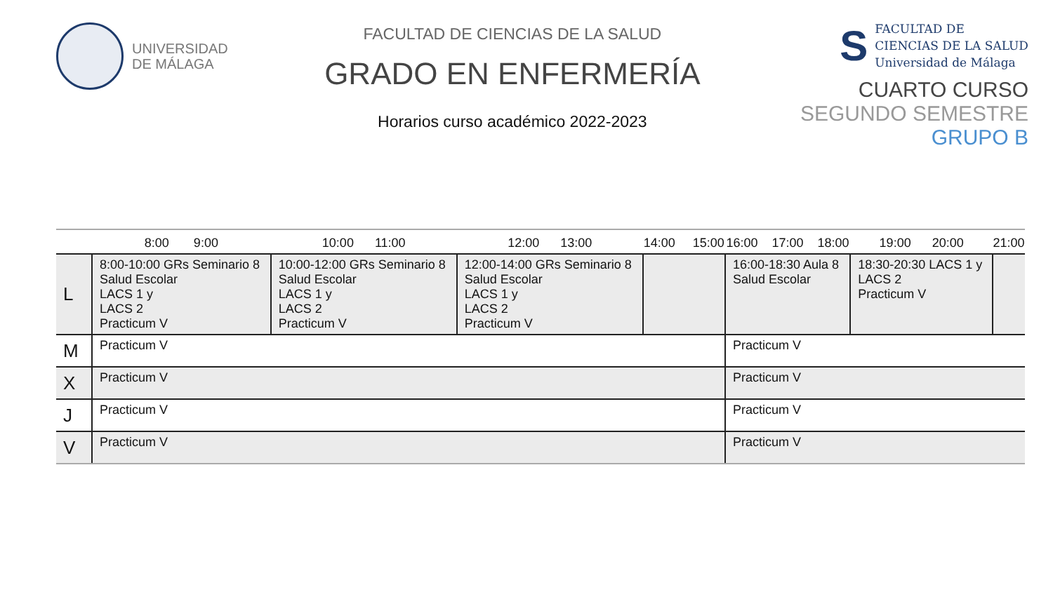UNIVERSIDAD
DE MÁLAGA
FACULTAD DE CIENCIAS DE LA SALUD
GRADO EN ENFERMERÍA
Horarios curso académico 2022-2023
S
FACULTAD DE
CIENCIAS DE LA SALUD
Universidad de Málaga
CUARTO CURSO
SEGUNDO SEMESTRE
GRUPO B
| | 8:00 9:00 | 10:00 11:00 | 12:00 13:00 | 14:00 15:00 | 16:00 17:00 18:00 | 19:00 20:00 | 21:00 |
| --- | --- | --- | --- | --- | --- | --- | --- |
| L | 8:00-10:00 GRs Seminario 8 Salud Escolar LACS 1 y LACS 2 Practicum V | 10:00-12:00 GRs Seminario 8 Salud Escolar LACS 1 y LACS 2 Practicum V | 12:00-14:00 GRs Seminario 8 Salud Escolar LACS 1 y LACS 2 Practicum V | | 16:00-18:30 Aula 8 Salud Escolar | 18:30-20:30 LACS 1 y LACS 2 Practicum V | |
| M | Practicum V | | | | Practicum V | | |
| X | Practicum V | | | | Practicum V | | |
| J | Practicum V | | | | Practicum V | | |
| V | Practicum V | | | | Practicum V | | |